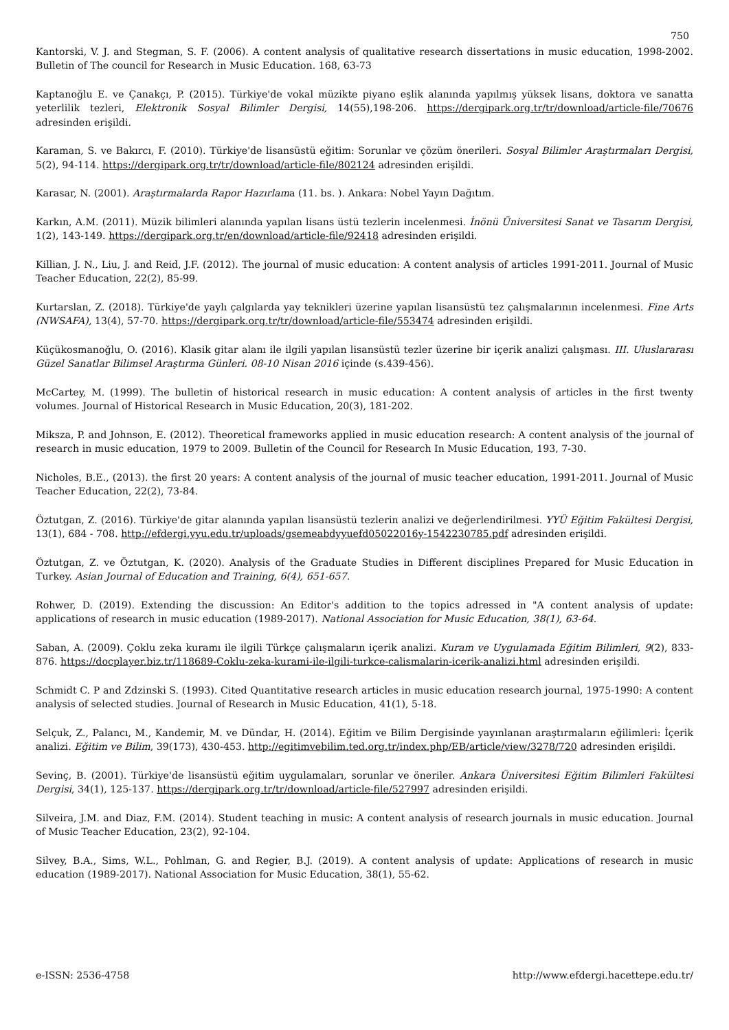750
Kantorski, V. J. and Stegman, S. F. (2006). A content analysis of qualitative research dissertations in music education, 1998-2002. Bulletin of The council for Research in Music Education. 168, 63-73
Kaptanoğlu E. ve Çanakçı, P. (2015). Türkiye'de vokal müzikte piyano eşlik alanında yapılmış yüksek lisans, doktora ve sanatta yeterlilik tezleri, Elektronik Sosyal Bilimler Dergisi, 14(55),198-206. https://dergipark.org.tr/tr/download/article-file/70676 adresinden erişildi.
Karaman, S. ve Bakırcı, F. (2010). Türkiye'de lisansüstü eğitim: Sorunlar ve çözüm önerileri. Sosyal Bilimler Araştırmaları Dergisi, 5(2), 94-114. https://dergipark.org.tr/tr/download/article-file/802124 adresinden erişildi.
Karasar, N. (2001). Araştırmalarda Rapor Hazırlama (11. bs. ). Ankara: Nobel Yayın Dağıtım.
Karkın, A.M. (2011). Müzik bilimleri alanında yapılan lisans üstü tezlerin incelenmesi. İnönü Üniversitesi Sanat ve Tasarım Dergisi, 1(2), 143-149. https://dergipark.org.tr/en/download/article-file/92418 adresinden erişildi.
Killian, J. N., Liu, J. and Reid, J.F. (2012). The journal of music education: A content analysis of articles 1991-2011. Journal of Music Teacher Education, 22(2), 85-99.
Kurtarslan, Z. (2018). Türkiye'de yaylı çalgılarda yay teknikleri üzerine yapılan lisansüstü tez çalışmalarının incelenmesi. Fine Arts (NWSAFA), 13(4), 57-70. https://dergipark.org.tr/tr/download/article-file/553474 adresinden erişildi.
Küçükosmanoğlu, O. (2016). Klasik gitar alanı ile ilgili yapılan lisansüstü tezler üzerine bir içerik analizi çalışması. III. Uluslararası Güzel Sanatlar Bilimsel Araştırma Günleri. 08-10 Nisan 2016 içinde (s.439-456).
McCartey, M. (1999). The bulletin of historical research in music education: A content analysis of articles in the first twenty volumes. Journal of Historical Research in Music Education, 20(3), 181-202.
Miksza, P. and Johnson, E. (2012). Theoretical frameworks applied in music education research: A content analysis of the journal of research in music education, 1979 to 2009. Bulletin of the Council for Research In Music Education, 193, 7-30.
Nicholes, B.E., (2013). the first 20 years: A content analysis of the journal of music teacher education, 1991-2011. Journal of Music Teacher Education, 22(2), 73-84.
Öztutgan, Z. (2016). Türkiye'de gitar alanında yapılan lisansüstü tezlerin analizi ve değerlendirilmesi. YYÜ Eğitim Fakültesi Dergisi, 13(1), 684 - 708. http://efdergi.yyu.edu.tr/uploads/gsemeabdyyuefd05022016y-1542230785.pdf adresinden erişildi.
Öztutgan, Z. ve Öztutgan, K. (2020). Analysis of the Graduate Studies in Different disciplines Prepared for Music Education in Turkey. Asian Journal of Education and Training, 6(4), 651-657.
Rohwer, D. (2019). Extending the discussion: An Editor's addition to the topics adressed in "A content analysis of update: applications of research in music education (1989-2017). National Association for Music Education, 38(1), 63-64.
Saban, A. (2009). Çoklu zeka kuramı ile ilgili Türkçe çalışmaların içerik analizi. Kuram ve Uygulamada Eğitim Bilimleri, 9(2), 833-876. https://docplayer.biz.tr/118689-Coklu-zeka-kurami-ile-ilgili-turkce-calismalarin-icerik-analizi.html adresinden erişildi.
Schmidt C. P and Zdzinski S. (1993). Cited Quantitative research articles in music education research journal, 1975-1990: A content analysis of selected studies. Journal of Research in Music Education, 41(1), 5-18.
Selçuk, Z., Palancı, M., Kandemir, M. ve Dündar, H. (2014). Eğitim ve Bilim Dergisinde yayınlanan araştırmaların eğilimleri: İçerik analizi. Eğitim ve Bilim, 39(173), 430-453. http://egitimvebilim.ted.org.tr/index.php/EB/article/view/3278/720 adresinden erişildi.
Sevinç, B. (2001). Türkiye'de lisansüstü eğitim uygulamaları, sorunlar ve öneriler. Ankara Üniversitesi Eğitim Bilimleri Fakültesi Dergisi, 34(1), 125-137. https://dergipark.org.tr/tr/download/article-file/527997 adresinden erişildi.
Silveira, J.M. and Diaz, F.M. (2014). Student teaching in music: A content analysis of research journals in music education. Journal of Music Teacher Education, 23(2), 92-104.
Silvey, B.A., Sims, W.L., Pohlman, G. and Regier, B.J. (2019). A content analysis of update: Applications of research in music education (1989-2017). National Association for Music Education, 38(1), 55-62.
e-ISSN: 2536-4758 http://www.efdergi.hacettepe.edu.tr/